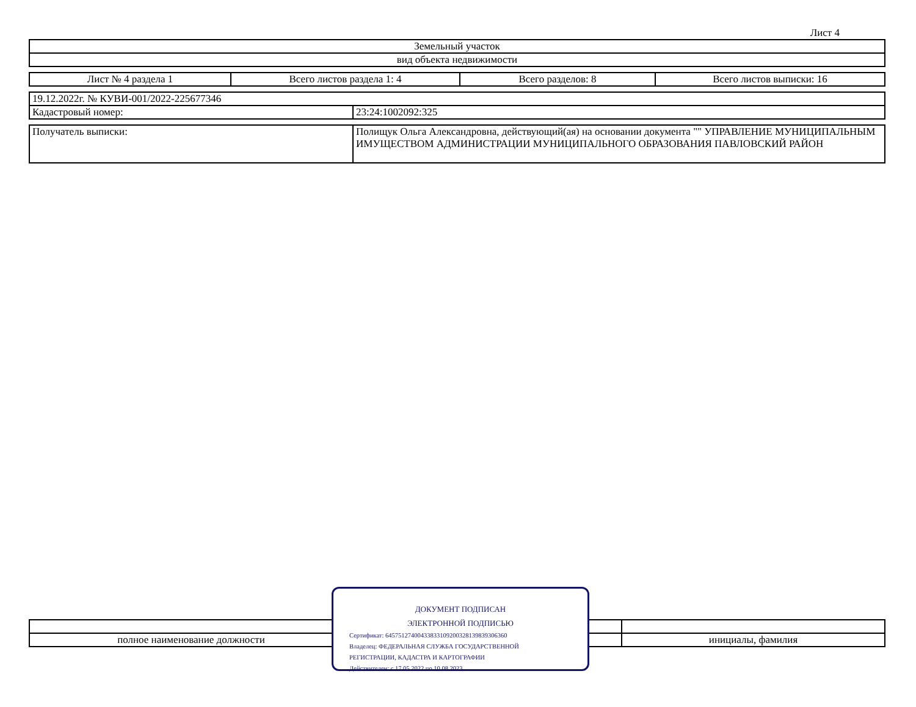Лист 4
| Земельный участок |
| вид объекта недвижимости |
| Лист № 4 раздела 1 | Всего листов раздела 1: 4 | Всего разделов: 8 | Всего листов выписки: 16 |
| 19.12.2022г. № КУВИ-001/2022-225677346 | |
| Кадастровый номер: | 23:24:1002092:325 |
| Получатель выписки: | Полищук Ольга Александровна, действующий(ая) на основании документа "" УПРАВЛЕНИЕ МУНИЦИПАЛЬНЫМ ИМУЩЕСТВОМ АДМИНИСТРАЦИИ МУНИЦИПАЛЬНОГО ОБРАЗОВАНИЯ ПАВЛОВСКИЙ РАЙОН |
| полное наименование должности | | инициалы, фамилия |
ДОКУМЕНТ ПОДПИСАН
ЭЛЕКТРОННОЙ ПОДПИСЬЮ
Сертификат: 6457512740043383310920032813983930636​0
Владелец: ФЕДЕРАЛЬНАЯ СЛУЖБА ГОСУДАРСТВЕННОЙ
РЕГИСТРАЦИИ, КАДАСТРА И КАРТОГРАФИИ
Действителен: с 17.05.2022 по 10.08.2023